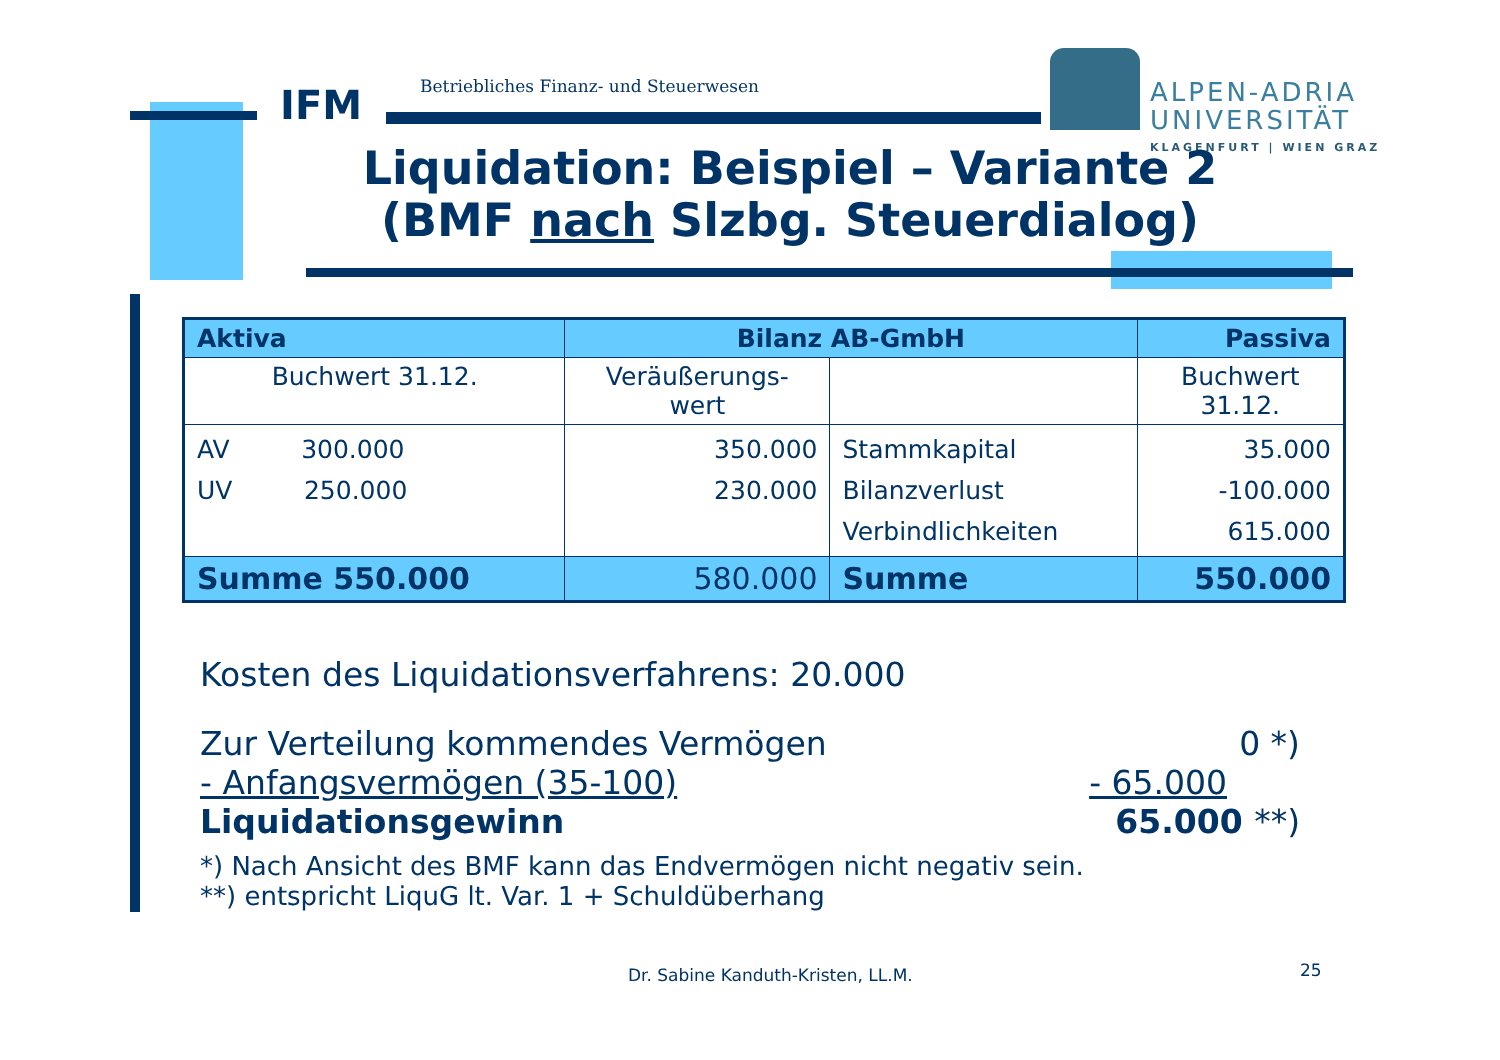IFM
Betriebliches Finanz- und Steuerwesen
ALPEN-ADRIA
UNIVERSITÄT
KLAGENFURT | WIEN GRAZ
Liquidation: Beispiel – Variante 2
(BMF nach Slzbg. Steuerdialog)
| Aktiva | Bilanz AB-GmbH | | Passiva |
| Buchwert 31.12. | Veräußerungs- wert | | Buchwert 31.12. |
| AV 300.000 UV 250.000 | 350.000 230.000 | Stammkapital Bilanzverlust Verbindlichkeiten | 35.000 -100.000 615.000 |
| Summe 550.000 | 580.000 | Summe | 550.000 |
Kosten des Liquidationsverfahrens: 20.000
Zur Verteilung kommendes Vermögen 0 *)
- Anfangsvermögen (35-100) - 65.000
Liquidationsgewinn 65.000 **)
*) Nach Ansicht des BMF kann das Endvermögen nicht negativ sein.
**) entspricht LiquG lt. Var. 1 + Schuldüberhang
Dr. Sabine Kanduth-Kristen, LL.M.
25